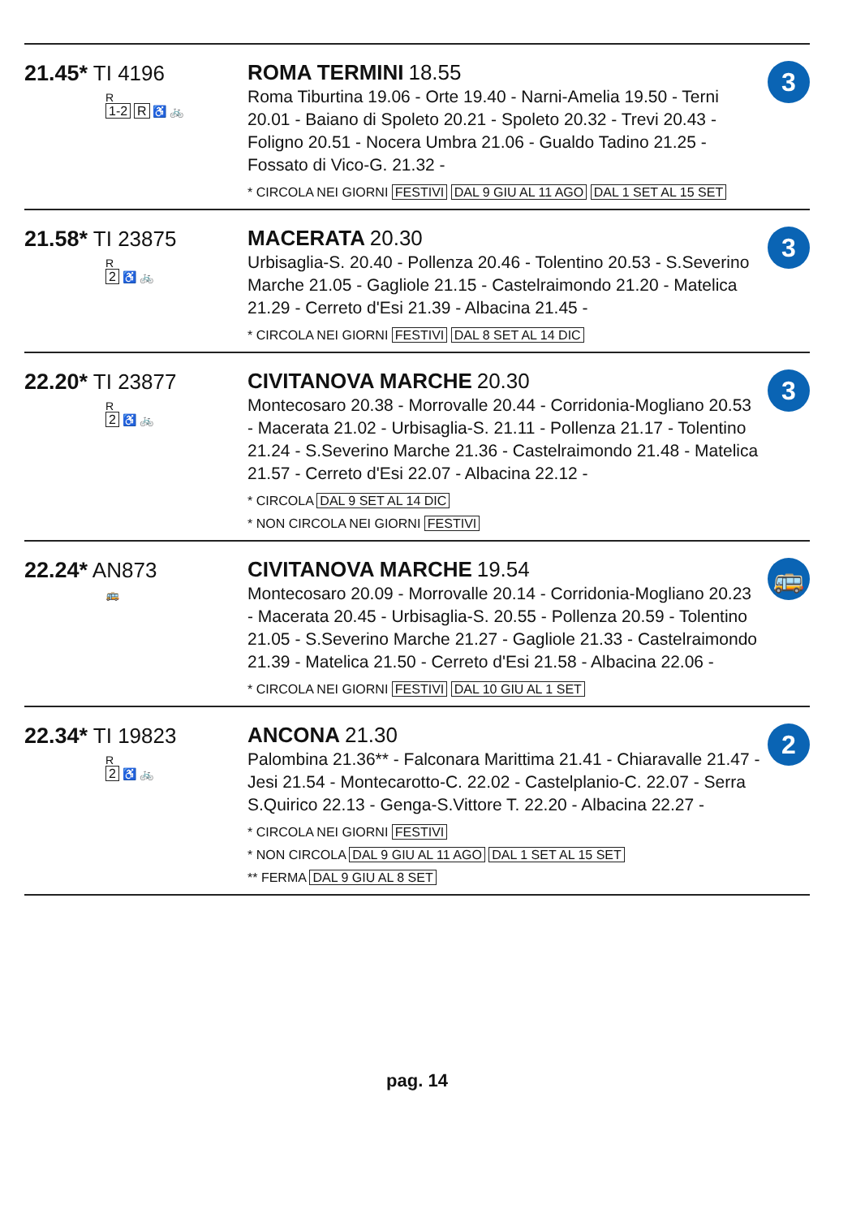| 21.45* TI 4196 R 1-2 R ♿ 🚲 | ROMA TERMINI 18.55 Roma Tiburtina 19.06 - Orte 19.40 - Narni-Amelia 19.50 - Terni 20.01 - Baiano di Spoleto 20.21 - Spoleto 20.32 - Trevi 20.43 - Foligno 20.51 - Nocera Umbra 21.06 - Gualdo Tadino 21.25 - Fossato di Vico-G. 21.32 - * CIRCOLA NEI GIORNI FESTIVI DAL 9 GIU AL 11 AGO DAL 1 SET AL 15 SET | 3 |
| 21.58* TI 23875 R 2 ♿ 🚲 | MACERATA 20.30 Urbisaglia-S. 20.40 - Pollenza 20.46 - Tolentino 20.53 - S.Severino Marche 21.05 - Gagliole 21.15 - Castelraimondo 21.20 - Matelica 21.29 - Cerreto d'Esi 21.39 - Albacina 21.45 - * CIRCOLA NEI GIORNI FESTIVI DAL 8 SET AL 14 DIC | 3 |
| 22.20* TI 23877 R 2 ♿ 🚲 | CIVITANOVA MARCHE 20.30 Montecosaro 20.38 - Morrovalle 20.44 - Corridonia-Mogliano 20.53 - Macerata 21.02 - Urbisaglia-S. 21.11 - Pollenza 21.17 - Tolentino 21.24 - S.Severino Marche 21.36 - Castelraimondo 21.48 - Matelica 21.57 - Cerreto d'Esi 22.07 - Albacina 22.12 - * CIRCOLA DAL 9 SET AL 14 DIC * NON CIRCOLA NEI GIORNI FESTIVI | 3 |
| 22.24* AN873 🚌 | CIVITANOVA MARCHE 19.54 Montecosaro 20.09 - Morrovalle 20.14 - Corridonia-Mogliano 20.23 - Macerata 20.45 - Urbisaglia-S. 20.55 - Pollenza 20.59 - Tolentino 21.05 - S.Severino Marche 21.27 - Gagliole 21.33 - Castelraimondo 21.39 - Matelica 21.50 - Cerreto d'Esi 21.58 - Albacina 22.06 - * CIRCOLA NEI GIORNI FESTIVI DAL 10 GIU AL 1 SET | 🚌 |
| 22.34* TI 19823 R 2 ♿ 🚲 | ANCONA 21.30 Palombina 21.36** - Falconara Marittima 21.41 - Chiaravalle 21.47 - Jesi 21.54 - Montecarotto-C. 22.02 - Castelplanio-C. 22.07 - Serra S.Quirico 22.13 - Genga-S.Vittore T. 22.20 - Albacina 22.27 - * CIRCOLA NEI GIORNI FESTIVI * NON CIRCOLA DAL 9 GIU AL 11 AGO DAL 1 SET AL 15 SET ** FERMA DAL 9 GIU AL 8 SET | 2 |
pag. 14